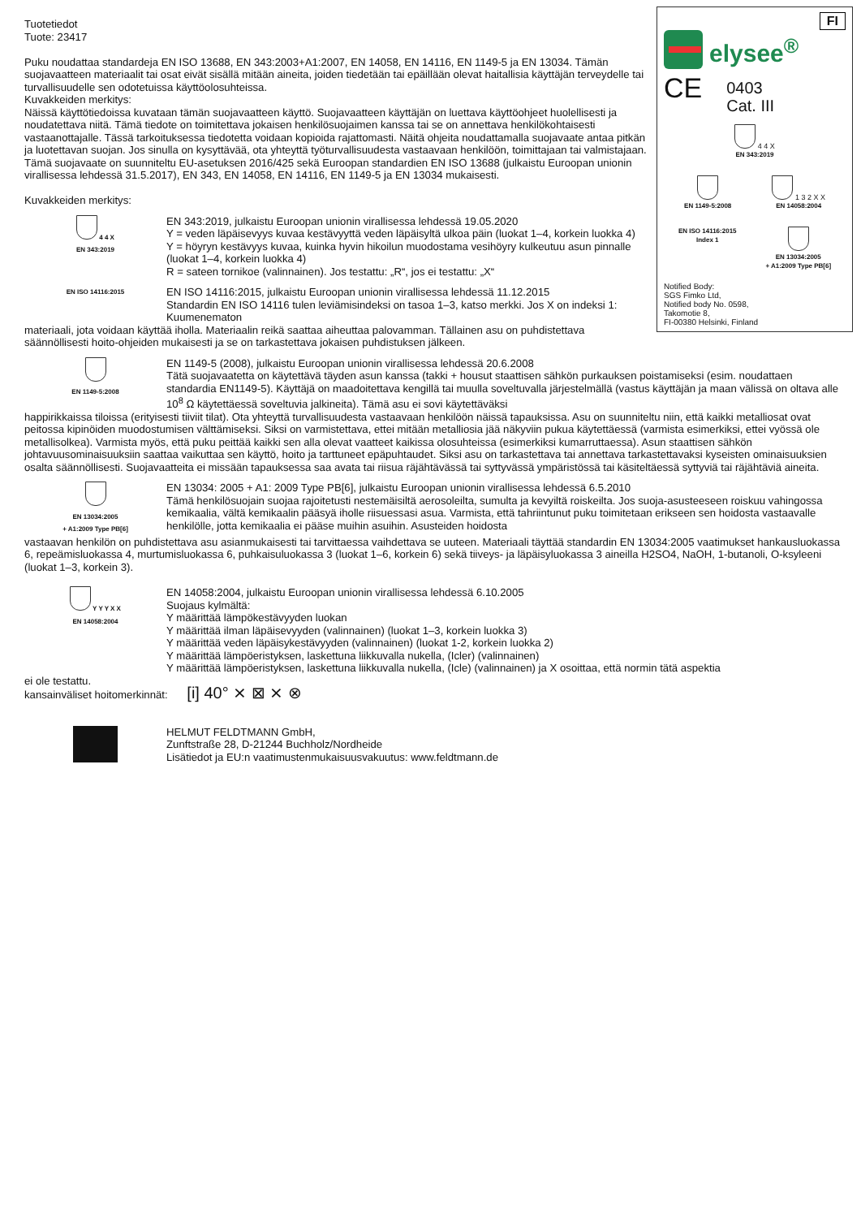FI
elysee<sup>®</sup>
CE 0403
Cat. III
4 4 X
EN 343:2019
EN 1149-5:2008 1 3 2 X X
EN 14058:2004
EN ISO 14116:2015
Index 1
EN 13034:2005
+ A1:2009 Type PB[6]
Notified Body:
SGS Fimko Ltd,
Notified body No. 0598,
Takomotie 8,
FI-00380 Helsinki, Finland
Tuotetiedot
Tuote: 23417
Puku noudattaa standardeja EN ISO 13688, EN 343:2003+A1:2007, EN 14058, EN 14116, EN 1149-5 ja EN 13034. Tämän suojavaatteen materiaalit tai osat eivät sisällä mitään aineita, joiden tiedetään tai epäillään olevat haitallisia käyttäjän terveydelle tai turvallisuudelle sen odotetuissa käyttöolosuhteissa.
Kuvakkeiden merkitys:
Näissä käyttötiedoissa kuvataan tämän suojavaatteen käyttö. Suojavaatteen käyttäjän on luettava käyttöohjeet huolellisesti ja noudatettava niitä. Tämä tiedote on toimitettava jokaisen henkilösuojaimen kanssa tai se on annettava henkilökohtaisesti vastaanottajalle. Tässä tarkoituksessa tiedotetta voidaan kopioida rajattomasti. Näitä ohjeita noudattamalla suojavaate antaa pitkän ja luotettavan suojan. Jos sinulla on kysyttävää, ota yhteyttä työturvallisuudesta vastaavaan henkilöön, toimittajaan tai valmistajaan.
Tämä suojavaate on suunniteltu EU-asetuksen 2016/425 sekä Euroopan standardien EN ISO 13688 (julkaistu Euroopan unionin virallisessa lehdessä 31.5.2017), EN 343, EN 14058, EN 14116, EN 1149-5 ja EN 13034 mukaisesti.
Kuvakkeiden merkitys:
4 4 X
EN 343:2019
EN 343:2019, julkaistu Euroopan unionin virallisessa lehdessä 19.05.2020
Y = veden läpäisevyys kuvaa kestävyyttä veden läpäisyltä ulkoa päin (luokat 1–4, korkein luokka 4)
Y = höyryn kestävyys kuvaa, kuinka hyvin hikoilun muodostama vesihöyry kulkeutuu asun pinnalle (luokat 1–4, korkein luokka 4)
R = sateen tornikoe (valinnainen). Jos testattu: „R“, jos ei testattu: „X“
EN ISO 14116:2015
EN ISO 14116:2015, julkaistu Euroopan unionin virallisessa lehdessä 11.12.2015
Standardin EN ISO 14116 tulen leviämisindeksi on tasoa 1–3, katso merkki. Jos X on indeksi 1: Kuumenematon
materiaali, jota voidaan käyttää iholla. Materiaalin reikä saattaa aiheuttaa palovamman. Tällainen asu on puhdistettava säännöllisesti hoito-ohjeiden mukaisesti ja se on tarkastettava jokaisen puhdistuksen jälkeen.
EN 1149-5:2008
EN 1149-5 (2008), julkaistu Euroopan unionin virallisessa lehdessä 20.6.2008
Tätä suojavaatetta on käytettävä täyden asun kanssa (takki + housut staattisen sähkön purkauksen poistamiseksi (esim. noudattaen standardia EN1149-5). Käyttäjä on maadoitettava kengillä tai muulla soveltuvalla järjestelmällä (vastus käyttäjän ja maan välissä on oltava alle 10<sup>8</sup> Ω käytettäessä soveltuvia jalkineita). Tämä asu ei sovi käytettäväksi
happirikkaissa tiloissa (erityisesti tiiviit tilat). Ota yhteyttä turvallisuudesta vastaavaan henkilöön näissä tapauksissa. Asu on suunniteltu niin, että kaikki metalliosat ovat peitossa kipinöiden muodostumisen välttämiseksi. Siksi on varmistettava, ettei mitään metalliosia jää näkyviin pukua käytettäessä (varmista esimerkiksi, ettei vyössä ole metallisolkea). Varmista myös, että puku peittää kaikki sen alla olevat vaatteet kaikissa olosuhteissa (esimerkiksi kumarruttaessa). Asun staattisen sähkön johtavuusominaisuuksiin saattaa vaikuttaa sen käyttö, hoito ja tarttuneet epäpuhtaudet. Siksi asu on tarkastettava tai annettava tarkastettavaksi kyseisten ominaisuuksien osalta säännöllisesti. Suojavaatteita ei missään tapauksessa saa avata tai riisua räjähtävässä tai syttyvässä ympäristössä tai käsiteltäessä syttyviä tai räjähtäviä aineita.
EN 13034:2005
+ A1:2009 Type PB[6]
EN 13034: 2005 + A1: 2009 Type PB[6], julkaistu Euroopan unionin virallisessa lehdessä 6.5.2010
Tämä henkilösuojain suojaa rajoitetusti nestemäisiltä aerosoleilta, sumulta ja kevyiltä roiskeilta. Jos suoja-asusteeseen roiskuu vahingossa kemikaalia, vältä kemikaalin pääsyä iholle riisuessasi asua. Varmista, että tahriintunut puku toimitetaan erikseen sen hoidosta vastaavalle henkilölle, jotta kemikaalia ei pääse muihin asuihin. Asusteiden hoidosta
vastaavan henkilön on puhdistettava asu asianmukaisesti tai tarvittaessa vaihdettava se uuteen. Materiaali täyttää standardin EN 13034:2005 vaatimukset hankausluokassa 6, repeämisluokassa 4, murtumisluokassa 6, puhkaisuluokassa 3 (luokat 1–6, korkein 6) sekä tiiveys- ja läpäisyluokassa 3 aineilla H2SO4, NaOH, 1-butanoli, O-ksyleeni (luokat 1–3, korkein 3).
Y Y Y X X
EN 14058:2004
EN 14058:2004, julkaistu Euroopan unionin virallisessa lehdessä 6.10.2005
Suojaus kylmältä:
Y määrittää lämpökestävyyden luokan
Y määrittää ilman läpäisevyyden (valinnainen) (luokat 1–3, korkein luokka 3)
Y määrittää veden läpäisykestävyyden (valinnainen) (luokat 1-2, korkein luokka 2)
Y määrittää lämpöeristyksen, laskettuna liikkuvalla nukella, (Icler) (valinnainen)
Y määrittää lämpöeristyksen, laskettuna liikkuvalla nukella, (Icle) (valinnainen) ja X osoittaa, että normin tätä aspektia
ei ole testattu.
kansainväliset hoitomerkinnät: [i] 40° ⨯ ⊠ ⨯ ⊗
HELMUT FELDTMANN GmbH,
Zunftstraße 28, D-21244 Buchholz/Nordheide
Lisätiedot ja EU:n vaatimustenmukaisuusvakuutus: www.feldtmann.de